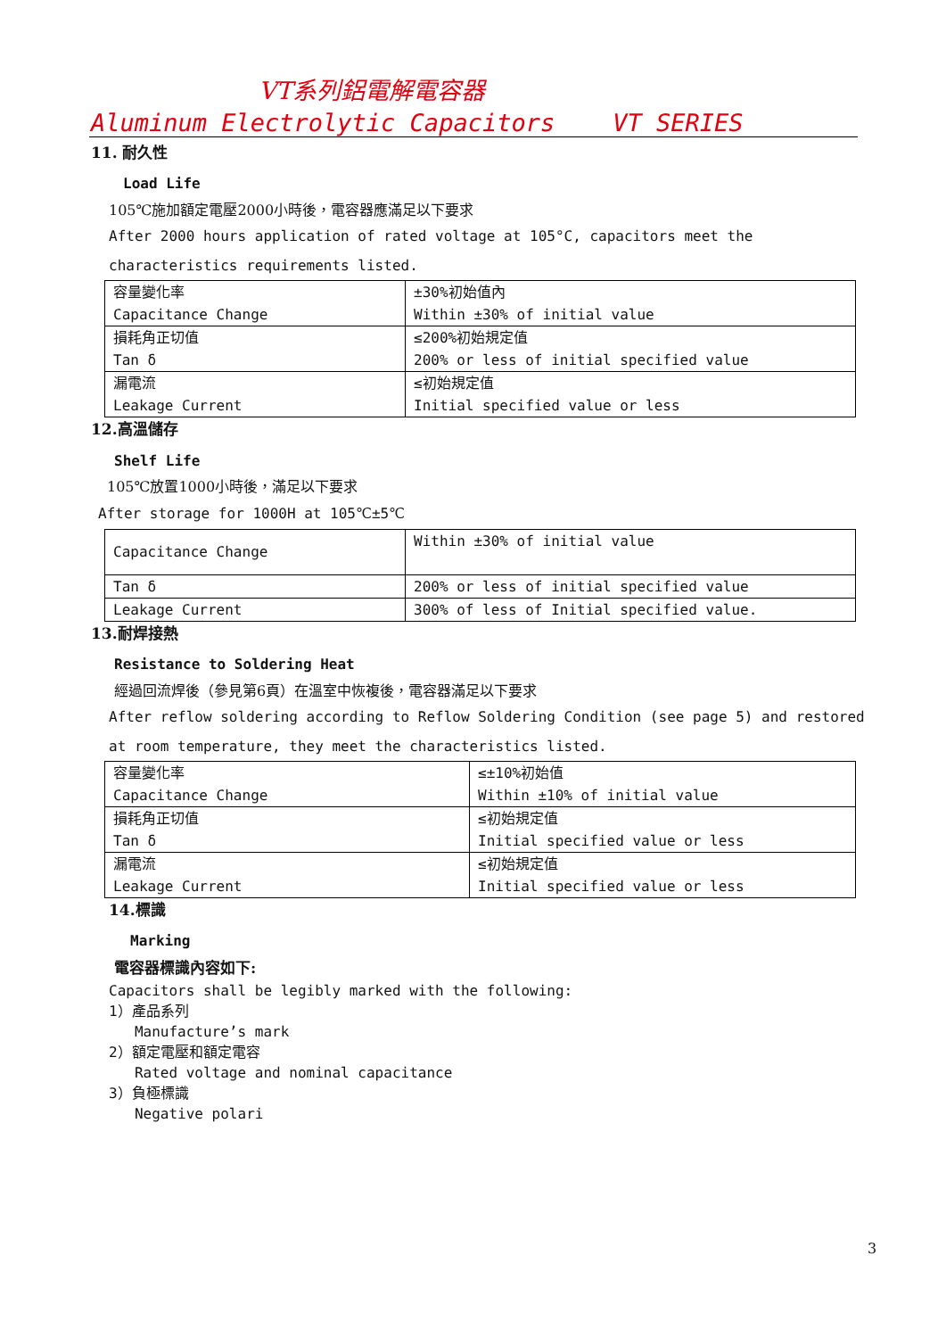VT系列鋁電解電容器
Aluminum Electrolytic Capacitors VT SERIES
11. 耐久性
Load Life
105℃施加額定電壓2000小時後，電容器應滿足以下要求
After 2000 hours application of rated voltage at 105°C, capacitors meet the characteristics requirements listed.
| 容量變化率 Capacitance Change | ±30%初始值內 Within ±30% of initial value |
| 損耗角正切值 Tan δ | ≤200%初始規定值 200% or less of initial specified value |
| 漏電流 Leakage Current | ≤初始規定值 Initial specified value or less |
12.高溫儲存
Shelf Life
105℃放置1000小時後，滿足以下要求
After storage for 1000H at 105℃±5℃
| Capacitance Change | Within ±30% of initial value |
| Tan δ | 200% or less of initial specified value |
| Leakage Current | 300% of less of Initial specified value. |
13.耐焊接熱
Resistance to Soldering Heat
經過回流焊後（參見第6頁）在溫室中恢複後，電容器滿足以下要求
After reflow soldering according to Reflow Soldering Condition (see page 5) and restored at room temperature, they meet the characteristics listed.
| 容量變化率 Capacitance Change | ≤±10%初始值 Within ±10% of initial value |
| 損耗角正切值 Tan δ | ≤初始規定值 Initial specified value or less |
| 漏電流 Leakage Current | ≤初始規定值 Initial specified value or less |
14.標識
Marking
電容器標識內容如下:
Capacitors shall be legibly marked with the following:
1）產品系列
Manufacture’s mark
2）額定電壓和額定電容
Rated voltage and nominal capacitance
3）負極標識
Negative polari
3